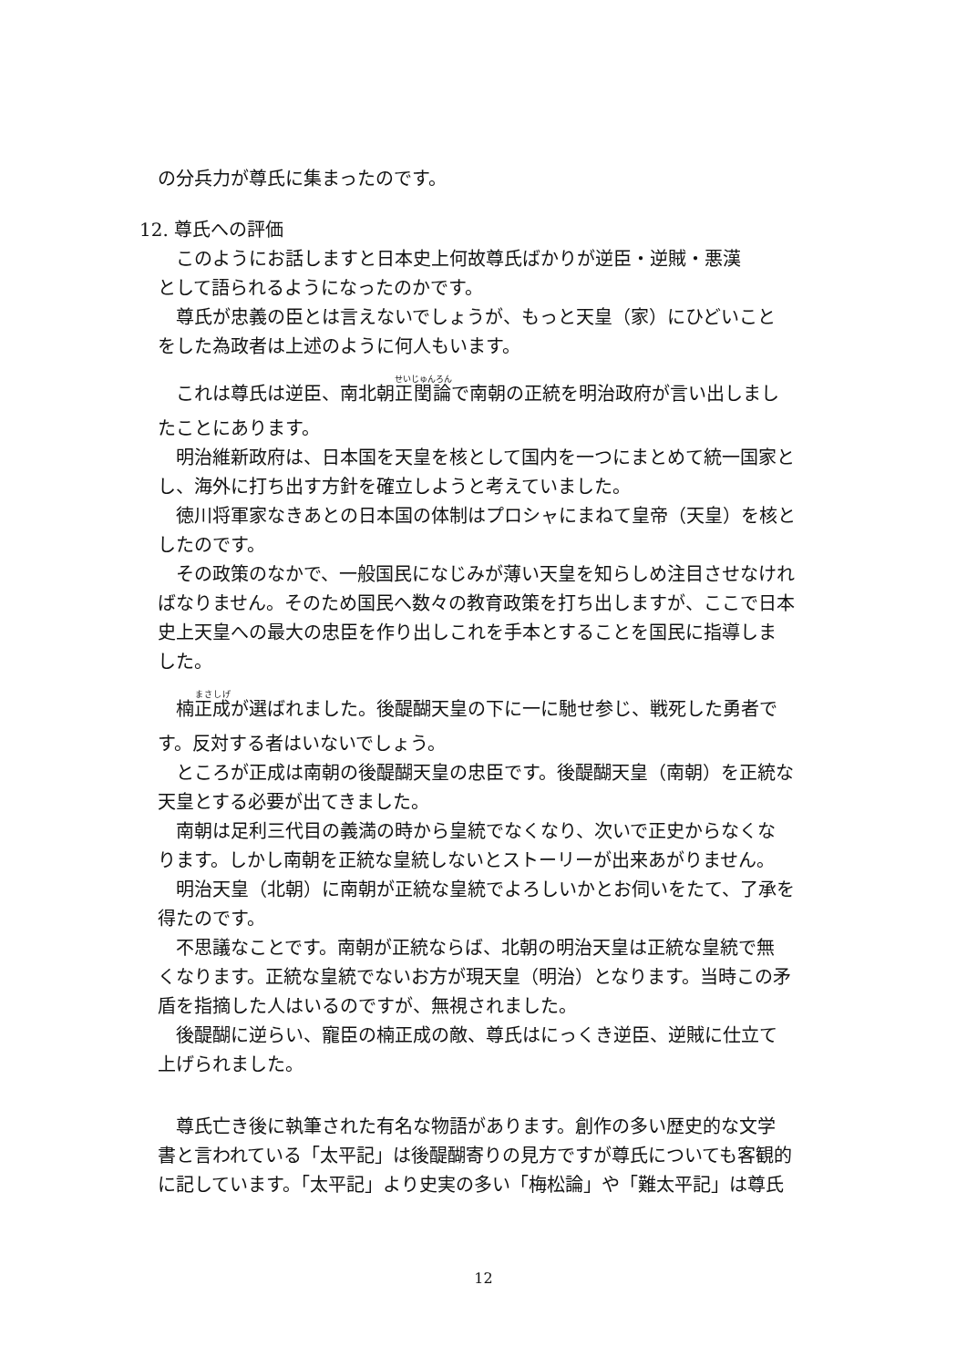の分兵力が尊氏に集まったのです。
12. 尊氏への評価
このようにお話しますと日本史上何故尊氏ばかりが逆臣・逆賊・悪漢
として語られるようになったのかです。
尊氏が忠義の臣とは言えないでしょうが、もっと天皇（家）にひどいこと
をした為政者は上述のように何人もいます。
これは尊氏は逆臣、南北朝正閏論で南朝の正統を明治政府が言い出しまし
たことにあります。
明治維新政府は、日本国を天皇を核として国内を一つにまとめて統一国家と
し、海外に打ち出す方針を確立しようと考えていました。
徳川将軍家なきあとの日本国の体制はプロシャにまねて皇帝（天皇）を核と
したのです。
その政策のなかで、一般国民になじみが薄い天皇を知らしめ注目させなけれ
ばなりません。そのため国民へ数々の教育政策を打ち出しますが、ここで日本
史上天皇への最大の忠臣を作り出しこれを手本とすることを国民に指導しま
した。
楠正成が選ばれました。後醍醐天皇の下に一に馳せ参じ、戦死した勇者で
す。反対する者はいないでしょう。
ところが正成は南朝の後醍醐天皇の忠臣です。後醍醐天皇（南朝）を正統な
天皇とする必要が出てきました。
南朝は足利三代目の義満の時から皇統でなくなり、次いで正史からなくな
ります。しかし南朝を正統な皇統しないとストーリーが出来あがりません。
明治天皇（北朝）に南朝が正統な皇統でよろしいかとお伺いをたて、了承を
得たのです。
不思議なことです。南朝が正統ならば、北朝の明治天皇は正統な皇統で無
くなります。正統な皇統でないお方が現天皇（明治）となります。当時この矛
盾を指摘した人はいるのですが、無視されました。
後醍醐に逆らい、寵臣の楠正成の敵、尊氏はにっくき逆臣、逆賊に仕立て
上げられました。
尊氏亡き後に執筆された有名な物語があります。創作の多い歴史的な文学
書と言われている「太平記」は後醍醐寄りの見方ですが尊氏についても客観的
に記しています。「太平記」より史実の多い「梅松論」や「難太平記」は尊氏
12